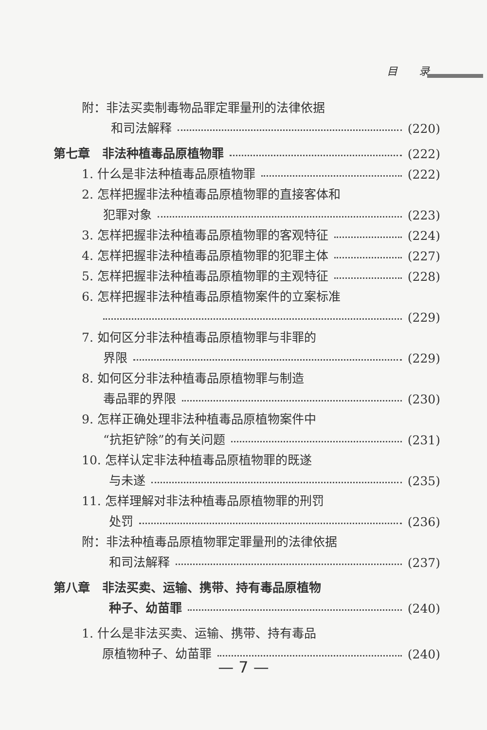目　　录
附：非法买卖制毒物品罪定罪量刑的法律依据
和司法解释 (220)
第七章　非法种植毒品原植物罪 (222)
1. 什么是非法种植毒品原植物罪 (222)
2. 怎样把握非法种植毒品原植物罪的直接客体和
犯罪对象 (223)
3. 怎样把握非法种植毒品原植物罪的客观特征 (224)
4. 怎样把握非法种植毒品原植物罪的犯罪主体 (227)
5. 怎样把握非法种植毒品原植物罪的主观特征 (228)
6. 怎样把握非法种植毒品原植物案件的立案标准
(229)
7. 如何区分非法种植毒品原植物罪与非罪的
界限 (229)
8. 如何区分非法种植毒品原植物罪与制造
毒品罪的界限 (230)
9. 怎样正确处理非法种植毒品原植物案件中
“抗拒铲除”的有关问题 (231)
10. 怎样认定非法种植毒品原植物罪的既遂
与未遂 (235)
11. 怎样理解对非法种植毒品原植物罪的刑罚
处罚 (236)
附：非法种植毒品原植物罪定罪量刑的法律依据
和司法解释 (237)
第八章　非法买卖、运输、携带、持有毒品原植物
种子、幼苗罪 (240)
1. 什么是非法买卖、运输、携带、持有毒品
原植物种子、幼苗罪 (240)
— 7 —